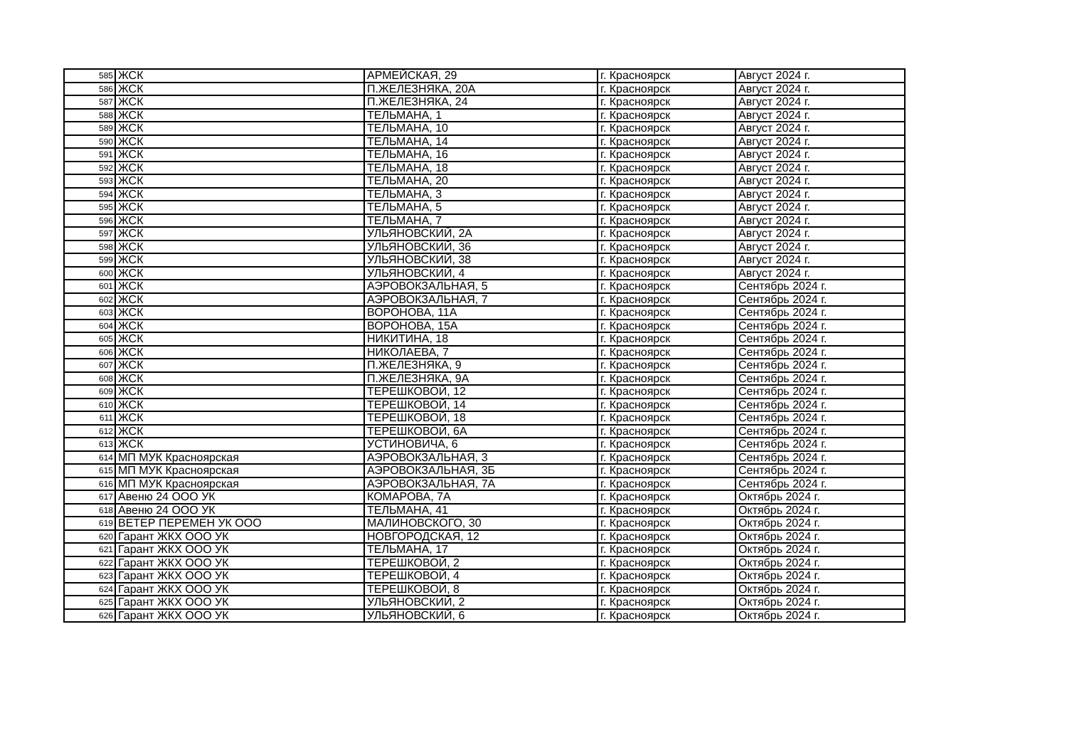| 585 | ЖСК | АРМЕЙСКАЯ, 29 | г. Красноярск | Август 2024 г. |
| 586 | ЖСК | П.ЖЕЛЕЗНЯКА, 20А | г. Красноярск | Август 2024 г. |
| 587 | ЖСК | П.ЖЕЛЕЗНЯКА, 24 | г. Красноярск | Август 2024 г. |
| 588 | ЖСК | ТЕЛЬМАНА, 1 | г. Красноярск | Август 2024 г. |
| 589 | ЖСК | ТЕЛЬМАНА, 10 | г. Красноярск | Август 2024 г. |
| 590 | ЖСК | ТЕЛЬМАНА, 14 | г. Красноярск | Август 2024 г. |
| 591 | ЖСК | ТЕЛЬМАНА, 16 | г. Красноярск | Август 2024 г. |
| 592 | ЖСК | ТЕЛЬМАНА, 18 | г. Красноярск | Август 2024 г. |
| 593 | ЖСК | ТЕЛЬМАНА, 20 | г. Красноярск | Август 2024 г. |
| 594 | ЖСК | ТЕЛЬМАНА, 3 | г. Красноярск | Август 2024 г. |
| 595 | ЖСК | ТЕЛЬМАНА, 5 | г. Красноярск | Август 2024 г. |
| 596 | ЖСК | ТЕЛЬМАНА, 7 | г. Красноярск | Август 2024 г. |
| 597 | ЖСК | УЛЬЯНОВСКИЙ, 2А | г. Красноярск | Август 2024 г. |
| 598 | ЖСК | УЛЬЯНОВСКИЙ, 36 | г. Красноярск | Август 2024 г. |
| 599 | ЖСК | УЛЬЯНОВСКИЙ, 38 | г. Красноярск | Август 2024 г. |
| 600 | ЖСК | УЛЬЯНОВСКИЙ, 4 | г. Красноярск | Август 2024 г. |
| 601 | ЖСК | АЭРОВОКЗАЛЬНАЯ, 5 | г. Красноярск | Сентябрь 2024 г. |
| 602 | ЖСК | АЭРОВОКЗАЛЬНАЯ, 7 | г. Красноярск | Сентябрь 2024 г. |
| 603 | ЖСК | ВОРОНОВА, 11А | г. Красноярск | Сентябрь 2024 г. |
| 604 | ЖСК | ВОРОНОВА, 15А | г. Красноярск | Сентябрь 2024 г. |
| 605 | ЖСК | НИКИТИНА, 18 | г. Красноярск | Сентябрь 2024 г. |
| 606 | ЖСК | НИКОЛАЕВА, 7 | г. Красноярск | Сентябрь 2024 г. |
| 607 | ЖСК | П.ЖЕЛЕЗНЯКА, 9 | г. Красноярск | Сентябрь 2024 г. |
| 608 | ЖСК | П.ЖЕЛЕЗНЯКА, 9А | г. Красноярск | Сентябрь 2024 г. |
| 609 | ЖСК | ТЕРЕШКОВОЙ, 12 | г. Красноярск | Сентябрь 2024 г. |
| 610 | ЖСК | ТЕРЕШКОВОЙ, 14 | г. Красноярск | Сентябрь 2024 г. |
| 611 | ЖСК | ТЕРЕШКОВОЙ, 18 | г. Красноярск | Сентябрь 2024 г. |
| 612 | ЖСК | ТЕРЕШКОВОЙ, 6А | г. Красноярск | Сентябрь 2024 г. |
| 613 | ЖСК | УСТИНОВИЧА, 6 | г. Красноярск | Сентябрь 2024 г. |
| 614 | МП МУК Красноярская | АЭРОВОКЗАЛЬНАЯ, 3 | г. Красноярск | Сентябрь 2024 г. |
| 615 | МП МУК Красноярская | АЭРОВОКЗАЛЬНАЯ, 3Б | г. Красноярск | Сентябрь 2024 г. |
| 616 | МП МУК Красноярская | АЭРОВОКЗАЛЬНАЯ, 7А | г. Красноярск | Сентябрь 2024 г. |
| 617 | Авеню 24 ООО УК | КОМАРОВА, 7А | г. Красноярск | Октябрь 2024 г. |
| 618 | Авеню 24 ООО УК | ТЕЛЬМАНА, 41 | г. Красноярск | Октябрь 2024 г. |
| 619 | ВЕТЕР ПЕРЕМЕН УК ООО | МАЛИНОВСКОГО, 30 | г. Красноярск | Октябрь 2024 г. |
| 620 | Гарант ЖКХ ООО УК | НОВГОРОДСКАЯ, 12 | г. Красноярск | Октябрь 2024 г. |
| 621 | Гарант ЖКХ ООО УК | ТЕЛЬМАНА, 17 | г. Красноярск | Октябрь 2024 г. |
| 622 | Гарант ЖКХ ООО УК | ТЕРЕШКОВОЙ, 2 | г. Красноярск | Октябрь 2024 г. |
| 623 | Гарант ЖКХ ООО УК | ТЕРЕШКОВОЙ, 4 | г. Красноярск | Октябрь 2024 г. |
| 624 | Гарант ЖКХ ООО УК | ТЕРЕШКОВОЙ, 8 | г. Красноярск | Октябрь 2024 г. |
| 625 | Гарант ЖКХ ООО УК | УЛЬЯНОВСКИЙ, 2 | г. Красноярск | Октябрь 2024 г. |
| 626 | Гарант ЖКХ ООО УК | УЛЬЯНОВСКИЙ, 6 | г. Красноярск | Октябрь 2024 г. |